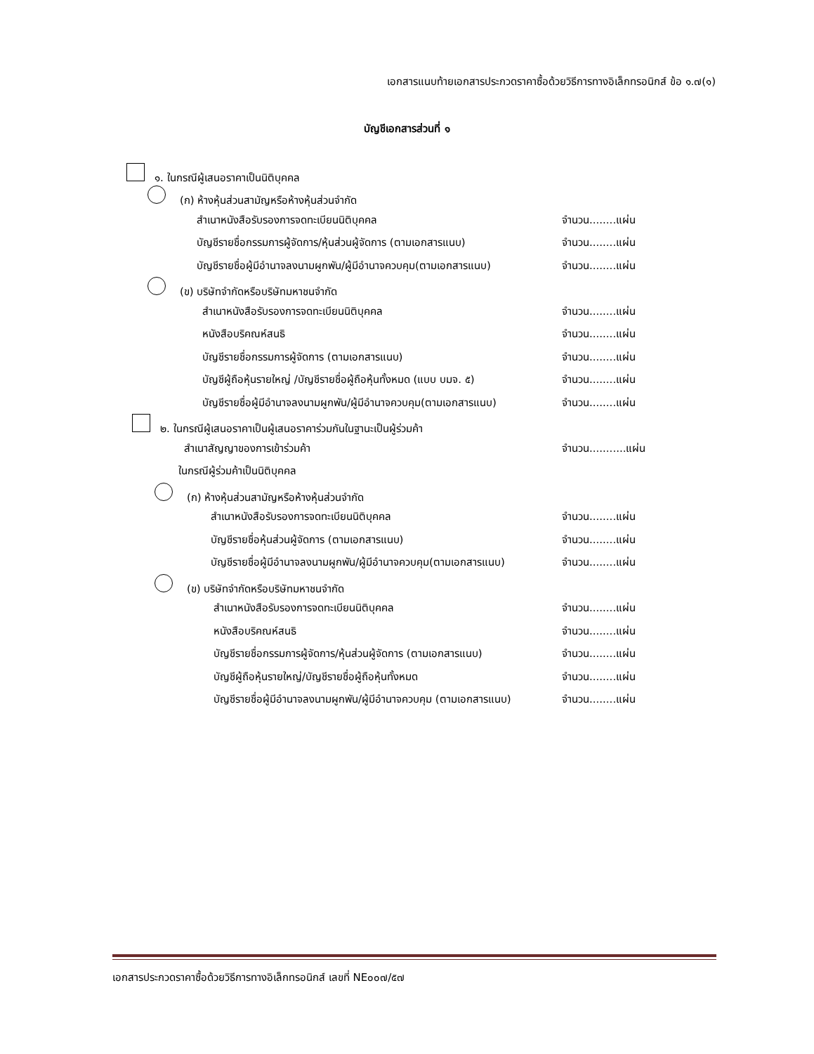เอกสารแนบท้ายเอกสารประกวดราคาซื้อด้วยวิธีการทางอิเล็กทรอนิกส์ ข้อ ๑.๗(๑)
บัญชีเอกสารส่วนที่ ๑
๑. ในกรณีผู้เสนอราคาเป็นนิติบุคคล
(ก) ห้างหุ้นส่วนสามัญหรือห้างหุ้นส่วนจำกัด
สำเนาหนังสือรับรองการจดทะเบียนนิติบุคคล จำนวน........แผ่น
บัญชีรายชื่อกรรมการผู้จัดการ/หุ้นส่วนผู้จัดการ (ตามเอกสารแนบ) จำนวน........แผ่น
บัญชีรายชื่อผู้มีอำนาจลงนามผูกพัน/ผู้มีอำนาจควบคุม(ตามเอกสารแนบ) จำนวน........แผ่น
(ข) บริษัทจำกัดหรือบริษัทมหาชนจำกัด
สำเนาหนังสือรับรองการจดทะเบียนนิติบุคคล จำนวน........แผ่น
หนังสือบริคณห์สนธิ จำนวน........แผ่น
บัญชีรายชื่อกรรมการผู้จัดการ (ตามเอกสารแนบ) จำนวน........แผ่น
บัญชีผู้ถือหุ้นรายใหญ่ /บัญชีรายชื่อผู้ถือหุ้นทั้งหมด (แบบ บมจ. ๕) จำนวน........แผ่น
บัญชีรายชื่อผู้มีอำนาจลงนามผูกพัน/ผู้มีอำนาจควบคุม(ตามเอกสารแนบ) จำนวน........แผ่น
๒. ในกรณีผู้เสนอราคาเป็นผู้เสนอราคาร่วมกันในฐานะเป็นผู้ร่วมค้า
สำเนาสัญญาของการเข้าร่วมค้า จำนวน...........แผ่น
ในกรณีผู้ร่วมค้าเป็นนิติบุคคล
(ก) ห้างหุ้นส่วนสามัญหรือห้างหุ้นส่วนจำกัด
สำเนาหนังสือรับรองการจดทะเบียนนิติบุคคล จำนวน........แผ่น
บัญชีรายชื่อหุ้นส่วนผู้จัดการ (ตามเอกสารแนบ) จำนวน........แผ่น
บัญชีรายชื่อผู้มีอำนาจลงนามผูกพัน/ผู้มีอำนาจควบคุม(ตามเอกสารแนบ) จำนวน........แผ่น
(ข) บริษัทจำกัดหรือบริษัทมหาชนจำกัด
สำเนาหนังสือรับรองการจดทะเบียนนิติบุคคล จำนวน........แผ่น
หนังสือบริคณห์สนธิ จำนวน........แผ่น
บัญชีรายชื่อกรรมการผู้จัดการ/หุ้นส่วนผู้จัดการ (ตามเอกสารแนบ) จำนวน........แผ่น
บัญชีผู้ถือหุ้นรายใหญ่/บัญชีรายชื่อผู้ถือหุ้นทั้งหมด จำนวน........แผ่น
บัญชีรายชื่อผู้มีอำนาจลงนามผูกพัน/ผู้มีอำนาจควบคุม (ตามเอกสารแนบ) จำนวน........แผ่น
เอกสารประกวดราคาซื้อด้วยวิธีการทางอิเล็กทรอนิกส์ เลขที่ NE๐๐๗/๕๗